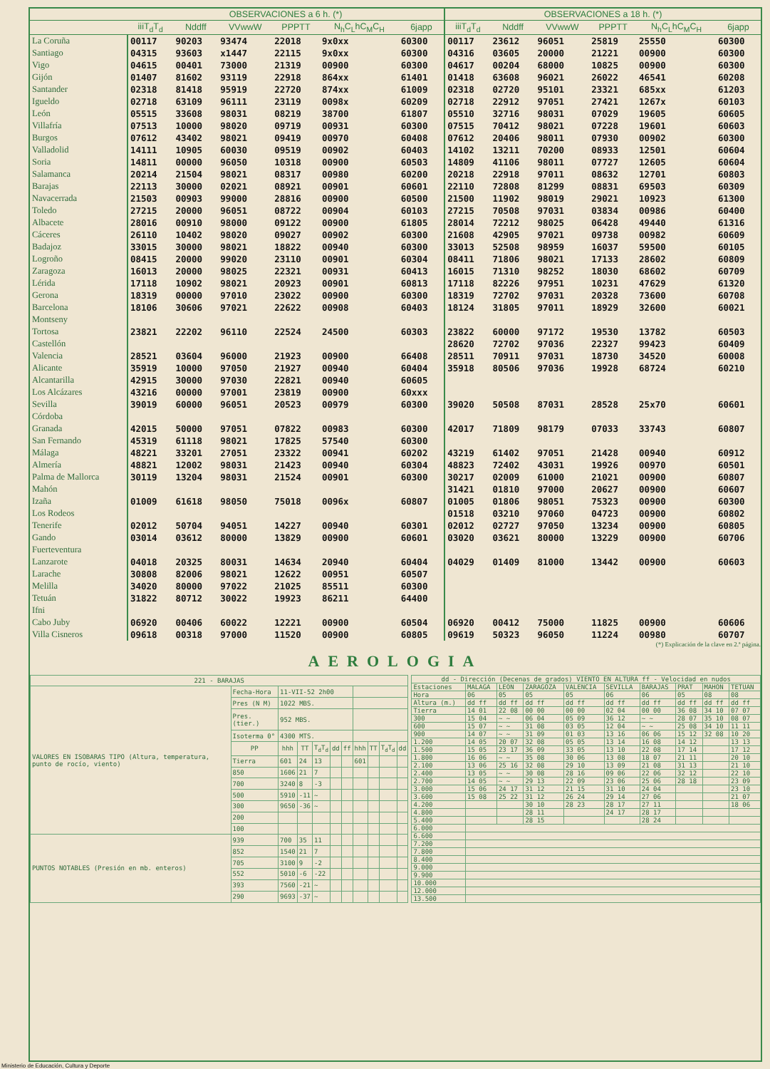| | OBSERVACIONES a 6 h. (*) | | | | | | OBSERVACIONES a 18 h. (*) | | | | | |
| --- | --- | --- | --- | --- | --- | --- | --- | --- | --- | --- | --- | --- |
| | iiiT<sub>d</sub>T<sub>d</sub> | Nddff | VVwwW | PPPTT | N<sub>h</sub>C<sub>L</sub>hC<sub>M</sub>C<sub>H</sub> | 6japp | iiiT<sub>d</sub>T<sub>d</sub> | Nddff | VVwwW | PPPTT | N<sub>h</sub>C<sub>L</sub>hC<sub>M</sub>C<sub>H</sub> | 6japp |
| La Coruña | 00117 | 90203 | 93474 | 22018 | 9x0xx | 60300 | 00117 | 23612 | 96051 | 25819 | 25550 | 60300 |
| Santiago | 04315 | 93603 | x1447 | 22115 | 9x0xx | 60300 | 04316 | 03605 | 20000 | 21221 | 00900 | 60300 |
| Vigo | 04615 | 00401 | 73000 | 21319 | 00900 | 60300 | 04617 | 00204 | 68000 | 10825 | 00900 | 60300 |
| Gijón | 01407 | 81602 | 93119 | 22918 | 864xx | 61401 | 01418 | 63608 | 96021 | 26022 | 46541 | 60208 |
| Santander | 02318 | 81418 | 95919 | 22720 | 874xx | 61009 | 02318 | 02720 | 95101 | 23321 | 685xx | 61203 |
| Igueldo | 02718 | 63109 | 96111 | 23119 | 0098x | 60209 | 02718 | 22912 | 97051 | 27421 | 1267x | 60103 |
| León | 05515 | 33608 | 98031 | 08219 | 38700 | 61807 | 05510 | 32716 | 98031 | 07029 | 19605 | 60605 |
| Villafría | 07513 | 10000 | 98020 | 09719 | 00931 | 60300 | 07515 | 70412 | 98021 | 07228 | 19601 | 60603 |
| Burgos | 07612 | 43402 | 98021 | 09419 | 00970 | 60408 | 07612 | 20406 | 98011 | 07930 | 00902 | 60300 |
| Valladolid | 14111 | 10905 | 60030 | 09519 | 00902 | 60403 | 14102 | 13211 | 70200 | 08933 | 12501 | 60604 |
| Soria | 14811 | 00000 | 96050 | 10318 | 00900 | 60503 | 14809 | 41106 | 98011 | 07727 | 12605 | 60604 |
| Salamanca | 20214 | 21504 | 98021 | 08317 | 00980 | 60200 | 20218 | 22918 | 97011 | 08632 | 12701 | 60803 |
| Barajas | 22113 | 30000 | 02021 | 08921 | 00901 | 60601 | 22110 | 72808 | 81299 | 08831 | 69503 | 60309 |
| Navacerrada | 21503 | 00903 | 99000 | 28816 | 00900 | 60500 | 21500 | 11902 | 98019 | 29021 | 10923 | 61300 |
| Toledo | 27215 | 20000 | 96051 | 08722 | 00904 | 60103 | 27215 | 70508 | 97031 | 03834 | 00986 | 60400 |
| Albacete | 28016 | 00910 | 98000 | 09122 | 00900 | 61805 | 28014 | 72212 | 98025 | 06428 | 49440 | 61316 |
| Cáceres | 26110 | 10402 | 98020 | 09027 | 00902 | 60300 | 21608 | 42905 | 97021 | 09738 | 00982 | 60609 |
| Badajoz | 33015 | 30000 | 98021 | 18822 | 00940 | 60300 | 33013 | 52508 | 98959 | 16037 | 59500 | 60105 |
| Logroño | 08415 | 20000 | 99020 | 23110 | 00901 | 60304 | 08411 | 71806 | 98021 | 17133 | 28602 | 60809 |
| Zaragoza | 16013 | 20000 | 98025 | 22321 | 00931 | 60413 | 16015 | 71310 | 98252 | 18030 | 68602 | 60709 |
| Lérida | 17118 | 10902 | 98021 | 20923 | 00901 | 60813 | 17118 | 82226 | 97951 | 10231 | 47629 | 61320 |
| Gerona | 18319 | 00000 | 97010 | 23022 | 00900 | 60300 | 18319 | 72702 | 97031 | 20328 | 73600 | 60708 |
| Barcelona | 18106 | 30606 | 97021 | 22622 | 00908 | 60403 | 18124 | 31805 | 97011 | 18929 | 32600 | 60021 |
| Montseny | | | | | | | | | | | | |
| Tortosa | 23821 | 22202 | 96110 | 22524 | 24500 | 60303 | 23822 | 60000 | 97172 | 19530 | 13782 | 60503 |
| Castellón | | | | | | | 28620 | 72702 | 97036 | 22327 | 99423 | 60409 |
| Valencia | 28521 | 03604 | 96000 | 21923 | 00900 | 66408 | 28511 | 70911 | 97031 | 18730 | 34520 | 60008 |
| Alicante | 35919 | 10000 | 97050 | 21927 | 00940 | 60404 | 35918 | 80506 | 97036 | 19928 | 68724 | 60210 |
| Alcantarilla | 42915 | 30000 | 97030 | 22821 | 00940 | 60605 | | | | | | |
| Los Alcázares | 43216 | 00000 | 97001 | 23819 | 00900 | 60xxx | | | | | | |
| Sevilla | 39019 | 60000 | 96051 | 20523 | 00979 | 60300 | 39020 | 50508 | 87031 | 28528 | 25x70 | 60601 |
| Córdoba | | | | | | | | | | | | |
| Granada | 42015 | 50000 | 97051 | 07822 | 00983 | 60300 | 42017 | 71809 | 98179 | 07033 | 33743 | 60807 |
| San Fernando | 45319 | 61118 | 98021 | 17825 | 57540 | 60300 | | | | | | |
| Málaga | 48221 | 33201 | 27051 | 23322 | 00941 | 60202 | 43219 | 61402 | 97051 | 21428 | 00940 | 60912 |
| Almería | 48821 | 12002 | 98031 | 21423 | 00940 | 60304 | 48823 | 72402 | 43031 | 19926 | 00970 | 60501 |
| Palma de Mallorca | 30119 | 13204 | 98031 | 21524 | 00901 | 60300 | 30217 | 02009 | 61000 | 21021 | 00900 | 60807 |
| Mahón | | | | | | | 31421 | 01810 | 97000 | 20627 | 00900 | 60607 |
| Izaña | 01009 | 61618 | 98050 | 75018 | 0096x | 60807 | 01005 | 01806 | 98051 | 75323 | 00900 | 60300 |
| Los Rodeos | | | | | | | 01518 | 03210 | 97060 | 04723 | 00900 | 60802 |
| Tenerife | 02012 | 50704 | 94051 | 14227 | 00940 | 60301 | 02012 | 02727 | 97050 | 13234 | 00900 | 60805 |
| Gando | 03014 | 03612 | 80000 | 13829 | 00900 | 60601 | 03020 | 03621 | 80000 | 13229 | 00900 | 60706 |
| Fuerteventura | | | | | | | | | | | | |
| Lanzarote | 04018 | 20325 | 80031 | 14634 | 20940 | 60404 | 04029 | 01409 | 81000 | 13442 | 00900 | 60603 |
| Larache | 30808 | 82006 | 98021 | 12622 | 00951 | 60507 | | | | | | |
| Melilla | 34020 | 80000 | 97022 | 21025 | 85511 | 60300 | | | | | | |
| Tetuán | 31822 | 80712 | 30022 | 19923 | 86211 | 64400 | | | | | | |
| Ifni | | | | | | | | | | | | |
| Cabo Juby | 06920 | 00406 | 60022 | 12221 | 00900 | 60504 | 06920 | 00412 | 75000 | 11825 | 00900 | 60606 |
| Villa Cisneros | 09618 | 00318 | 97000 | 11520 | 00900 | 60805 | 09619 | 50323 | 96050 | 11224 | 00980 | 60707 |
(*) Explicación de la clave en 2.ª página.
AEROLOGIA
| 221 - BARAJAS | | | | | | | | | | |
| --- | --- | --- | --- | --- | --- | --- | --- | --- | --- | --- |
| VALORES EN ISOBARAS TIPO (Altura, temperatura, punto de rocío, viento) | Fecha-Hora | 11-VII-52 2h00 | | | | | | | | |
| | Pres (N M) | 1022 MBS. | | | | | | | | |
| | Pres. (tier.) | 952 MBS. | | | | | | | | |
| | Isoterma 0° | 4300 MTS. | | | | | | | | |
| | PP | hhh | TT | T<sub>d</sub>T<sub>d</sub> | dd | ff | hhh | TT | T<sub>d</sub>T<sub>d</sub> | dd |
| | Tierra | 601 | 24 | 13 | | | 601 | | | |
| | 850 | 1606 | 21 | 7 | | | | | | |
| | 700 | 3240 | 8 | -3 | | | | | | |
| | 500 | 5910 | -11 | ~ | | | | | | |
| | 300 | 9650 | -36 | ~ | | | | | | |
| | 200 | | | | | | | | | |
| | 100 | | | | | | | | | |
| PUNTOS NOTABLES (Presión en mb. enteros) | 939 | 700 | 35 | 11 | | | | | | |
| | 852 | 1540 | 21 | 7 | | | | | | |
| | 705 | 3100 | 9 | -2 | | | | | | |
| | 552 | 5010 | -6 | -22 | | | | | | |
| | 393 | 7560 | -21 | ~ | | | | | | |
| | 290 | 9693 | -37 | ~ | | | | | | |
| dd - Dirección (Decenas de grados) VIENTO EN ALTURA ff - Velocidad en nudos | | | | | | | | | |
| --- | --- | --- | --- | --- | --- | --- | --- | --- | --- |
| Estaciones | MALAGA | LEON | ZARAGOZA | VALENCIA | SEVILLA | BARAJAS | PRAT | MAHON | TETUAN |
| Hora | 06 | 05 | 05 | 05 | 06 | 06 | 05 | 08 | 08 |
| Altura (m.) | dd ff | dd ff | dd ff | dd ff | dd ff | dd ff | dd ff | dd ff | dd ff |
| Tierra | 14 01 | 22 08 | 00 00 | 00 00 | 02 04 | 00 00 | 36 08 | 34 10 | 07 07 |
| 300 | 15 04 | ~ ~ | 06 04 | 05 09 | 36 12 | ~ ~ | 28 07 | 35 10 | 08 07 |
| 600 | 15 07 | ~ ~ | 31 08 | 03 05 | 12 04 | ~ ~ | 25 08 | 34 10 | 11 11 |
| 900 | 14 07 | ~ ~ | 31 09 | 01 03 | 13 16 | 06 06 | 15 12 | 32 08 | 10 20 |
| 1.200 | 14 05 | 20 07 | 32 08 | 05 05 | 13 14 | 16 08 | 14 12 | | 13 13 |
| 1.500 | 15 05 | 23 17 | 36 09 | 33 05 | 13 10 | 22 08 | 17 14 | | 17 12 |
| 1.800 | 16 06 | ~ ~ | 35 08 | 30 06 | 13 08 | 18 07 | 21 11 | | 20 10 |
| 2.100 | 13 06 | 25 16 | 32 08 | 29 10 | 13 09 | 21 08 | 31 13 | | 21 10 |
| 2.400 | 13 05 | ~ ~ | 30 08 | 28 16 | 09 06 | 22 06 | 32 12 | | 22 10 |
| 2.700 | 14 05 | ~ ~ | 29 13 | 22 09 | 23 06 | 25 06 | 28 18 | | 23 09 |
| 3.000 | 15 06 | 24 17 | 31 12 | 21 15 | 31 10 | 24 04 | | | 23 10 |
| 3.600 | 15 08 | 25 22 | 31 12 | 26 24 | 29 14 | 27 06 | | | 21 07 |
| 4.200 | | | 30 10 | 28 23 | 28 17 | 27 11 | | | 18 06 |
| 4.800 | | | 28 11 | | 24 17 | 28 17 | | | |
| 5.400 | | | 28 15 | | | 28 24 | | | |
| 6.000 | | | | | | | | | |
| 6.600 | | | | | | | | | |
| 7.200 | | | | | | | | | |
| 7.800 | | | | | | | | | |
| 8.400 | | | | | | | | | |
| 9.000 | | | | | | | | | |
| 9.900 | | | | | | | | | |
| 10.000 | | | | | | | | | |
| 12.000 | | | | | | | | | |
| 13.500 | | | | | | | | | |
Ministerio de Educación, Cultura y Deporte